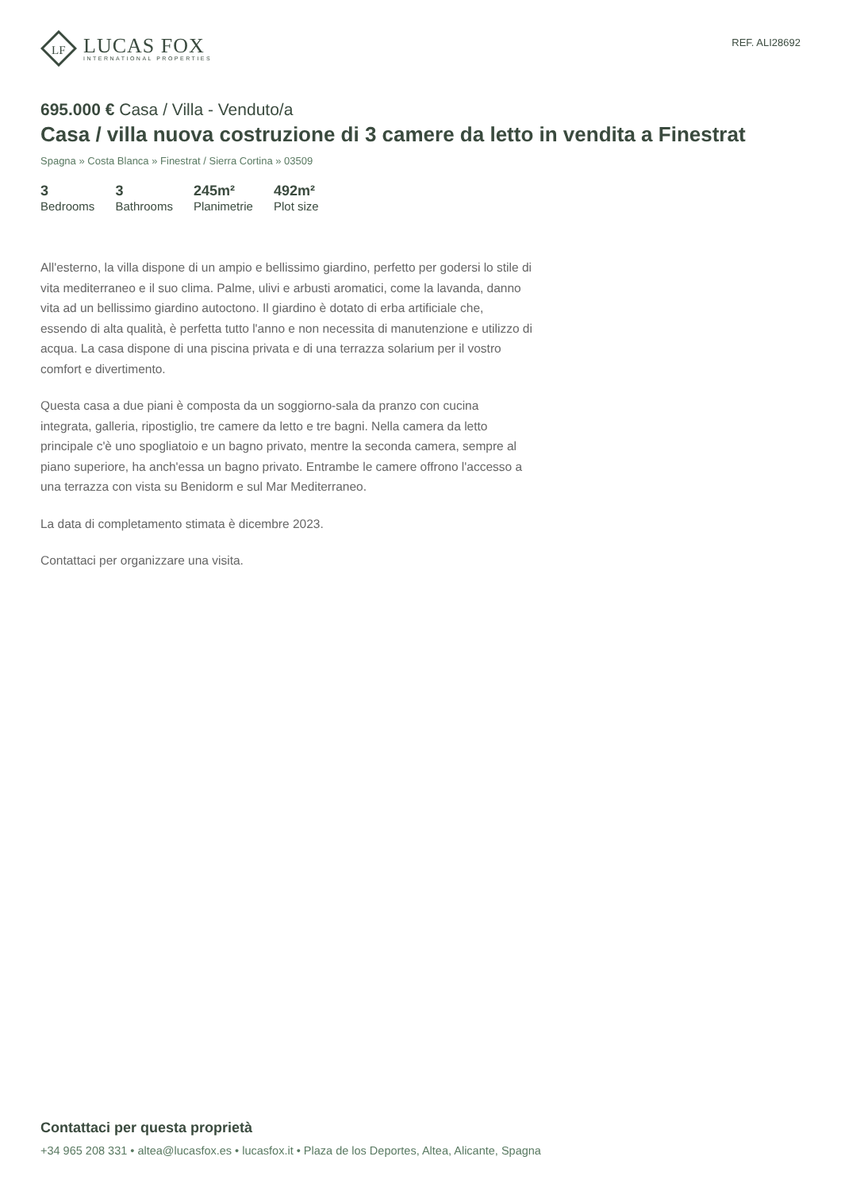LF
LUCAS FOX
INTERNATIONAL PROPERTIES
REF. ALI28692
695.000 € Casa / Villa - Venduto/a
Casa / villa nuova costruzione di 3 camere da letto in vendita a Finestrat
Spagna » Costa Blanca » Finestrat / Sierra Cortina » 03509
3
Bedrooms
3
Bathrooms
245m²
Planimetrie
492m²
Plot size
All'esterno, la villa dispone di un ampio e bellissimo giardino, perfetto per godersi lo stile di vita mediterraneo e il suo clima. Palme, ulivi e arbusti aromatici, come la lavanda, danno vita ad un bellissimo giardino autoctono. Il giardino è dotato di erba artificiale che, essendo di alta qualità, è perfetta tutto l'anno e non necessita di manutenzione e utilizzo di acqua. La casa dispone di una piscina privata e di una terrazza solarium per il vostro comfort e divertimento.
Questa casa a due piani è composta da un soggiorno-sala da pranzo con cucina integrata, galleria, ripostiglio, tre camere da letto e tre bagni. Nella camera da letto principale c'è uno spogliatoio e un bagno privato, mentre la seconda camera, sempre al piano superiore, ha anch'essa un bagno privato. Entrambe le camere offrono l'accesso a una terrazza con vista su Benidorm e sul Mar Mediterraneo.
La data di completamento stimata è dicembre 2023.
Contattaci per organizzare una visita.
Contattaci per questa proprietà
+34 965 208 331 • altea@lucasfox.es • lucasfox.it • Plaza de los Deportes, Altea, Alicante, Spagna